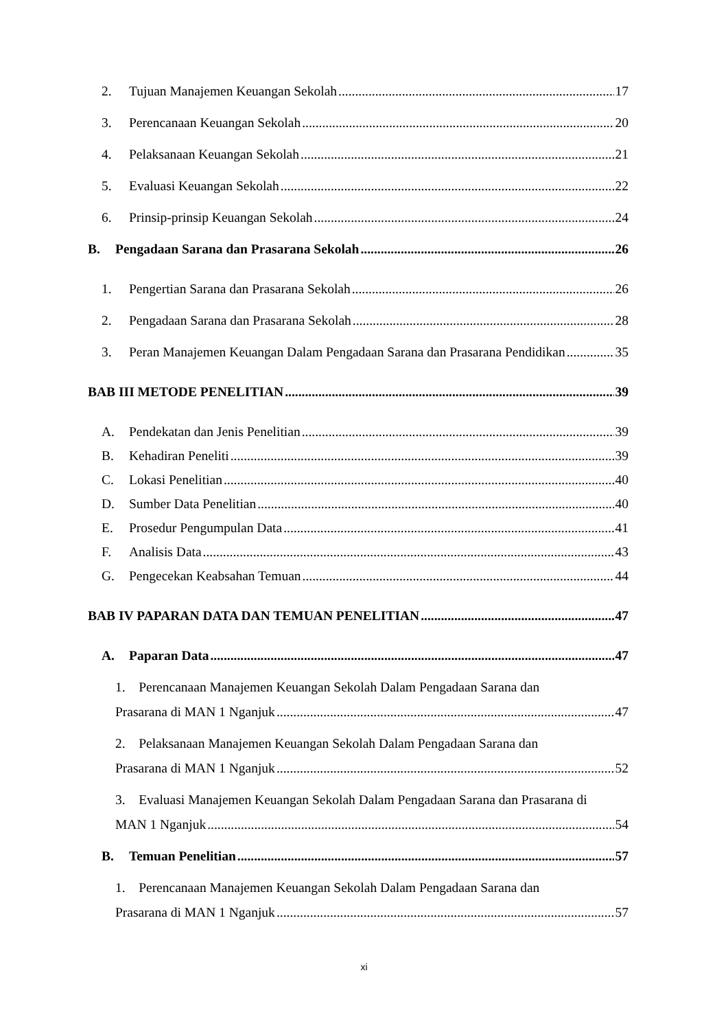2. Tujuan Manajemen Keuangan Sekolah 17
3. Perencanaan Keuangan Sekolah 20
4. Pelaksanaan Keuangan Sekolah 21
5. Evaluasi Keuangan Sekolah 22
6. Prinsip-prinsip Keuangan Sekolah 24
B. Pengadaan Sarana dan Prasarana Sekolah 26
1. Pengertian Sarana dan Prasarana Sekolah 26
2. Pengadaan Sarana dan Prasarana Sekolah 28
3. Peran Manajemen Keuangan Dalam Pengadaan Sarana dan Prasarana Pendidikan 35
BAB III METODE PENELITIAN 39
A. Pendekatan dan Jenis Penelitian 39
B. Kehadiran Peneliti 39
C. Lokasi Penelitian 40
D. Sumber Data Penelitian 40
E. Prosedur Pengumpulan Data 41
F. Analisis Data 43
G. Pengecekan Keabsahan Temuan 44
BAB IV PAPARAN DATA DAN TEMUAN PENELITIAN 47
A. Paparan Data 47
1. Perencanaan Manajemen Keuangan Sekolah Dalam Pengadaan Sarana dan
Prasarana di MAN 1 Nganjuk 47
2. Pelaksanaan Manajemen Keuangan Sekolah Dalam Pengadaan Sarana dan
Prasarana di MAN 1 Nganjuk 52
3. Evaluasi Manajemen Keuangan Sekolah Dalam Pengadaan Sarana dan Prasarana di
MAN 1 Nganjuk 54
B. Temuan Penelitian 57
1. Perencanaan Manajemen Keuangan Sekolah Dalam Pengadaan Sarana dan
Prasarana di MAN 1 Nganjuk 57
xi